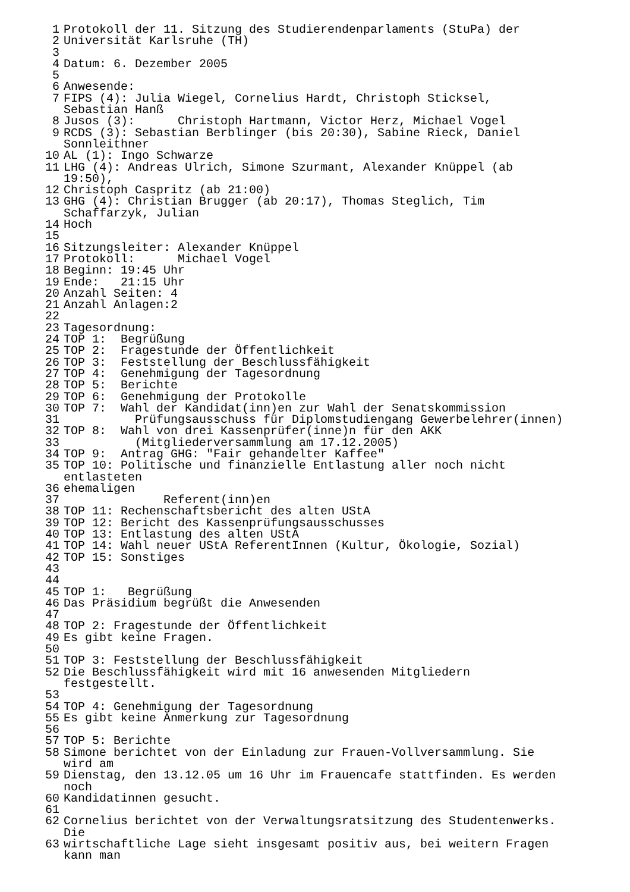1 Protokoll der 11. Sitzung des Studierendenparlaments (StuPa) der
2 Universität Karlsruhe (TH)
3
4 Datum: 6. Dezember 2005
5
6 Anwesende:
7 FIPS (4): Julia Wiegel, Cornelius Hardt, Christoph Sticksel,
Sebastian Hanß
8 Jusos (3): Christoph Hartmann, Victor Herz, Michael Vogel
9 RCDS (3): Sebastian Berblinger (bis 20:30), Sabine Rieck, Daniel
Sonnleithner
10 AL (1): Ingo Schwarze
11 LHG (4): Andreas Ulrich, Simone Szurmant, Alexander Knüppel (ab
19:50),
12 Christoph Caspritz (ab 21:00)
13 GHG (4): Christian Brugger (ab 20:17), Thomas Steglich, Tim
Schaffarzyk, Julian
14 Hoch
15
16 Sitzungsleiter: Alexander Knüppel
17 Protokoll: Michael Vogel
18 Beginn: 19:45 Uhr
19 Ende: 21:15 Uhr
20 Anzahl Seiten: 4
21 Anzahl Anlagen:2
22
23 Tagesordnung:
24 TOP 1: Begrüßung
25 TOP 2: Fragestunde der Öffentlichkeit
26 TOP 3: Feststellung der Beschlussfähigkeit
27 TOP 4: Genehmigung der Tagesordnung
28 TOP 5: Berichte
29 TOP 6: Genehmigung der Protokolle
30 TOP 7: Wahl der Kandidat(inn)en zur Wahl der Senatskommission
31 Prüfungsausschuss für Diplomstudiengang Gewerbelehrer(innen)
32 TOP 8: Wahl von drei Kassenprüfer(inne)n für den AKK
33 (Mitgliederversammlung am 17.12.2005)
34 TOP 9: Antrag GHG: "Fair gehandelter Kaffee"
35 TOP 10: Politische und finanzielle Entlastung aller noch nicht
entlasteten
36 ehemaligen
37 Referent(inn)en
38 TOP 11: Rechenschaftsbericht des alten UStA
39 TOP 12: Bericht des Kassenprüfungsausschusses
40 TOP 13: Entlastung des alten UStA
41 TOP 14: Wahl neuer UStA ReferentInnen (Kultur, Ökologie, Sozial)
42 TOP 15: Sonstiges
43
44
45 TOP 1: Begrüßung
46 Das Präsidium begrüßt die Anwesenden
47
48 TOP 2: Fragestunde der Öffentlichkeit
49 Es gibt keine Fragen.
50
51 TOP 3: Feststellung der Beschlussfähigkeit
52 Die Beschlussfähigkeit wird mit 16 anwesenden Mitgliedern
festgestellt.
53
54 TOP 4: Genehmigung der Tagesordnung
55 Es gibt keine Anmerkung zur Tagesordnung
56
57 TOP 5: Berichte
58 Simone berichtet von der Einladung zur Frauen-Vollversammlung. Sie
wird am
59 Dienstag, den 13.12.05 um 16 Uhr im Frauencafe stattfinden. Es werden
noch
60 Kandidatinnen gesucht.
61
62 Cornelius berichtet von der Verwaltungsratsitzung des Studentenwerks.
Die
63 wirtschaftliche Lage sieht insgesamt positiv aus, bei weitern Fragen
kann man